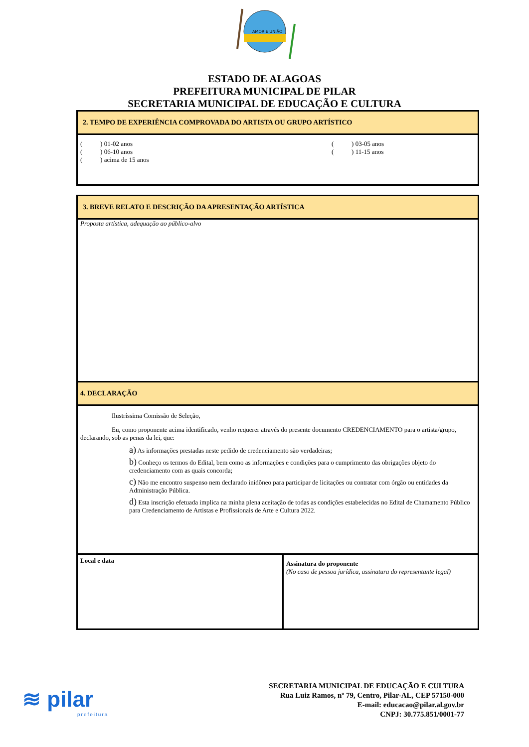AMOR E UNIÃO
ESTADO DE ALAGOAS
PREFEITURA MUNICIPAL DE PILAR
SECRETARIA MUNICIPAL DE EDUCAÇÃO E CULTURA
| 2. TEMPO DE EXPERIÊNCIA COMPROVADA DO ARTISTA OU GRUPO ARTÍSTICO |
| ( ) 01-02 anos ( ) 06-10 anos ( ) acima de 15 anos ( ) 03-05 anos ( ) 11-15 anos |
| 3. BREVE RELATO E DESCRIÇÃO DA APRESENTAÇÃO ARTÍSTICA | |
| Proposta artística, adequação ao público-alvo | |
| 4. DECLARAÇÃO | |
| Ilustríssima Comissão de Seleção, Eu, como proponente acima identificado, venho requerer através do presente documento CREDENCIAMENTO para o artista/grupo, declarando, sob as penas da lei, que: a) As informações prestadas neste pedido de credenciamento são verdadeiras; b) Conheço os termos do Edital, bem como as informações e condições para o cumprimento das obrigações objeto do credenciamento com as quais concorda; c) Não me encontro suspenso nem declarado inidôneo para participar de licitações ou contratar com órgão ou entidades da Administração Pública. d) Esta inscrição efetuada implica na minha plena aceitação de todas as condições estabelecidas no Edital de Chamamento Público para Credenciamento de Artistas e Profissionais de Arte e Cultura 2022. | |
| Local e data | Assinatura do proponente (No caso de pessoa jurídica, assinatura do representante legal) |
≋ pilar
prefeitura
SECRETARIA MUNICIPAL DE EDUCAÇÃO E CULTURA
Rua Luiz Ramos, nº 79, Centro, Pilar-AL, CEP 57150-000
E-mail: educacao@pilar.al.gov.br
CNPJ: 30.775.851/0001-77